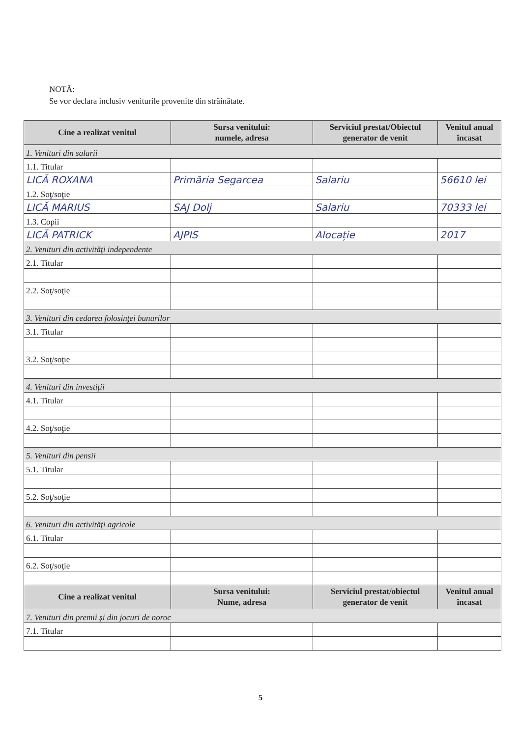NOTĂ:
Se vor declara inclusiv veniturile provenite din străinătate.
| Cine a realizat venitul | Sursa venitului: numele, adresa | Serviciul prestat/Obiectul generator de venit | Venitul anual încasat |
| --- | --- | --- | --- |
| 1. Venituri din salarii | | | |
| 1.1. Titular | | | |
| LICĂ ROXANA | Primăria Segarcea | Salariu | 56610 lei |
| 1.2. Soţ/soţie | | | |
| LICĂ MARIUS | SAJ Dolj | Salariu | 70333 lei |
| 1.3. Copii | | | |
| LICĂ PATRICK | AJPIS | Alocație | 2017 |
| 2. Venituri din activităţi independente | | | |
| 2.1. Titular | | | |
| 2.2. Soţ/soţie | | | |
| 3. Venituri din cedarea folosinţei bunurilor | | | |
| 3.1. Titular | | | |
| 3.2. Soţ/soţie | | | |
| 4. Venituri din investiţii | | | |
| 4.1. Titular | | | |
| 4.2. Soţ/soţie | | | |
| 5. Venituri din pensii | | | |
| 5.1. Titular | | | |
| 5.2. Soţ/soţie | | | |
| 6. Venituri din activităţi agricole | | | |
| 6.1. Titular | | | |
| 6.2. Soţ/soţie | | | |
| Cine a realizat venitul | Sursa venitului: Nume, adresa | Serviciul prestat/obiectul generator de venit | Venitul anual încasat |
| 7. Venituri din premii şi din jocuri de noroc | | | |
| 7.1. Titular | | | |
5